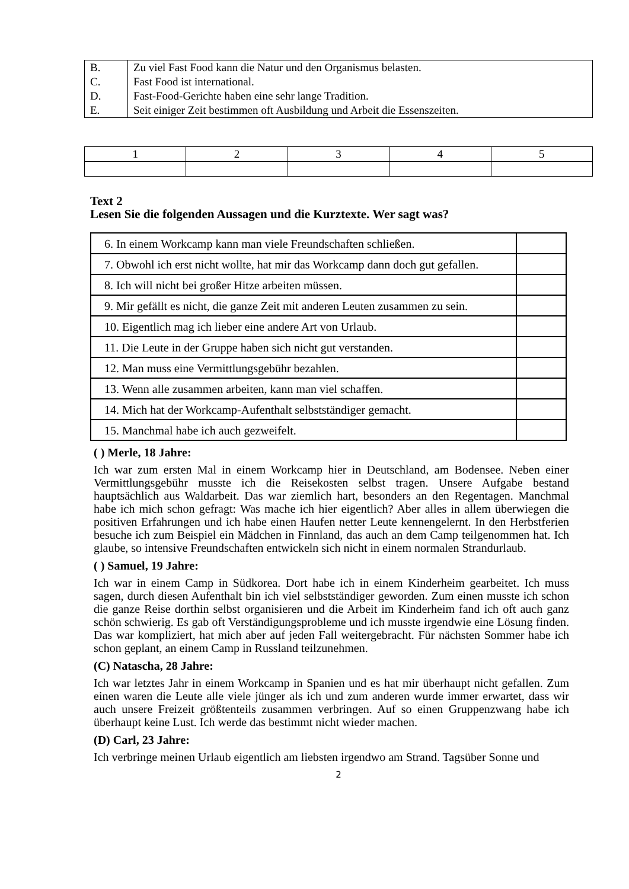| B. | Zu viel Fast Food kann die Natur und den Organismus belasten. |
| C. | Fast Food ist international. |
| D. | Fast-Food-Gerichte haben eine sehr lange Tradition. |
| E. | Seit einiger Zeit bestimmen oft Ausbildung und Arbeit die Essenszeiten. |
| 1 | 2 | 3 | 4 | 5 |
Text 2
Lesen Sie die folgenden Aussagen und die Kurztexte. Wer sagt was?
| 6. In einem Workcamp kann man viele Freundschaften schließen. | |
| 7. Obwohl ich erst nicht wollte, hat mir das Workcamp dann doch gut gefallen. | |
| 8. Ich will nicht bei großer Hitze arbeiten müssen. | |
| 9. Mir gefällt es nicht, die ganze Zeit mit anderen Leuten zusammen zu sein. | |
| 10. Eigentlich mag ich lieber eine andere Art von Urlaub. | |
| 11. Die Leute in der Gruppe haben sich nicht gut verstanden. | |
| 12. Man muss eine Vermittlungsgebühr bezahlen. | |
| 13. Wenn alle zusammen arbeiten, kann man viel schaffen. | |
| 14. Mich hat der Workcamp-Aufenthalt selbstständiger gemacht. | |
| 15. Manchmal habe ich auch gezweifelt. | |
( ) Merle, 18 Jahre:
Ich war zum ersten Mal in einem Workcamp hier in Deutschland, am Bodensee. Neben einer Vermittlungsgebühr musste ich die Reisekosten selbst tragen. Unsere Aufgabe bestand hauptsächlich aus Waldarbeit. Das war ziemlich hart, besonders an den Regentagen. Manchmal habe ich mich schon gefragt: Was mache ich hier eigentlich? Aber alles in allem überwiegen die positiven Erfahrungen und ich habe einen Haufen netter Leute kennengelernt. In den Herbstferien besuche ich zum Beispiel ein Mädchen in Finnland, das auch an dem Camp teilgenommen hat. Ich glaube, so intensive Freundschaften entwickeln sich nicht in einem normalen Strandurlaub.
( ) Samuel, 19 Jahre:
Ich war in einem Camp in Südkorea. Dort habe ich in einem Kinderheim gearbeitet. Ich muss sagen, durch diesen Aufenthalt bin ich viel selbstständiger geworden. Zum einen musste ich schon die ganze Reise dorthin selbst organisieren und die Arbeit im Kinderheim fand ich oft auch ganz schön schwierig. Es gab oft Verständigungsprobleme und ich musste irgendwie eine Lösung finden. Das war kompliziert, hat mich aber auf jeden Fall weitergebracht. Für nächsten Sommer habe ich schon geplant, an einem Camp in Russland teilzunehmen.
(C) Natascha, 28 Jahre:
Ich war letztes Jahr in einem Workcamp in Spanien und es hat mir überhaupt nicht gefallen. Zum einen waren die Leute alle viele jünger als ich und zum anderen wurde immer erwartet, dass wir auch unsere Freizeit größtenteils zusammen verbringen. Auf so einen Gruppenzwang habe ich überhaupt keine Lust. Ich werde das bestimmt nicht wieder machen.
(D) Carl, 23 Jahre:
Ich verbringe meinen Urlaub eigentlich am liebsten irgendwo am Strand. Tagsüber Sonne und
2